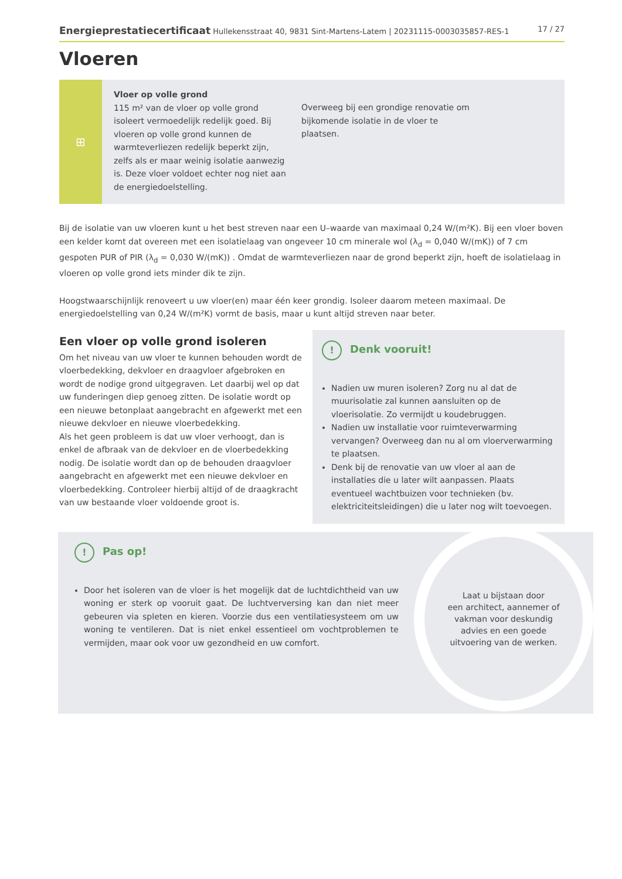Energieprestatiecertificaat Hullekensstraat 40, 9831 Sint-Martens-Latem | 20231115-0003035857-RES-1 17 / 27
Vloeren
⊞
Vloer op volle grond
115 m² van de vloer op volle grond isoleert vermoedelijk redelijk goed. Bij vloeren op volle grond kunnen de warmteverliezen redelijk beperkt zijn, zelfs als er maar weinig isolatie aanwezig is. Deze vloer voldoet echter nog niet aan de energiedoelstelling.
Overweeg bij een grondige renovatie om bijkomende isolatie in de vloer te plaatsen.
Bij de isolatie van uw vloeren kunt u het best streven naar een U–waarde van maximaal 0,24 W/(m²K). Bij een vloer boven een kelder komt dat overeen met een isolatielaag van ongeveer 10 cm minerale wol (λ<sub>d</sub> = 0,040 W/(mK)) of 7 cm gespoten PUR of PIR (λ<sub>d</sub> = 0,030 W/(mK)) . Omdat de warmteverliezen naar de grond beperkt zijn, hoeft de isolatielaag in vloeren op volle grond iets minder dik te zijn.
Hoogstwaarschijnlijk renoveert u uw vloer(en) maar één keer grondig. Isoleer daarom meteen maximaal. De energiedoelstelling van 0,24 W/(m²K) vormt de basis, maar u kunt altijd streven naar beter.
Een vloer op volle grond isoleren
Om het niveau van uw vloer te kunnen behouden wordt de vloerbedekking, dekvloer en draagvloer afgebroken en wordt de nodige grond uitgegraven. Let daarbij wel op dat uw funderingen diep genoeg zitten. De isolatie wordt op een nieuwe betonplaat aangebracht en afgewerkt met een nieuwe dekvloer en nieuwe vloerbedekking.
Als het geen probleem is dat uw vloer verhoogt, dan is enkel de afbraak van de dekvloer en de vloerbedekking nodig. De isolatie wordt dan op de behouden draagvloer aangebracht en afgewerkt met een nieuwe dekvloer en vloerbedekking. Controleer hierbij altijd of de draagkracht van uw bestaande vloer voldoende groot is.
! Denk vooruit!
Nadien uw muren isoleren? Zorg nu al dat de muurisolatie zal kunnen aansluiten op de vloerisolatie. Zo vermijdt u koudebruggen.
Nadien uw installatie voor ruimteverwarming vervangen? Overweeg dan nu al om vloerverwarming te plaatsen.
Denk bij de renovatie van uw vloer al aan de installaties die u later wilt aanpassen. Plaats eventueel wachtbuizen voor technieken (bv. elektriciteitsleidingen) die u later nog wilt toevoegen.
! Pas op!
Door het isoleren van de vloer is het mogelijk dat de luchtdichtheid van uw woning er sterk op vooruit gaat. De luchtverversing kan dan niet meer gebeuren via spleten en kieren. Voorzie dus een ventilatiesysteem om uw woning te ventileren. Dat is niet enkel essentieel om vochtproblemen te vermijden, maar ook voor uw gezondheid en uw comfort.
Laat u bijstaan door
een architect, aannemer of
vakman voor deskundig
advies en een goede
uitvoering van de werken.